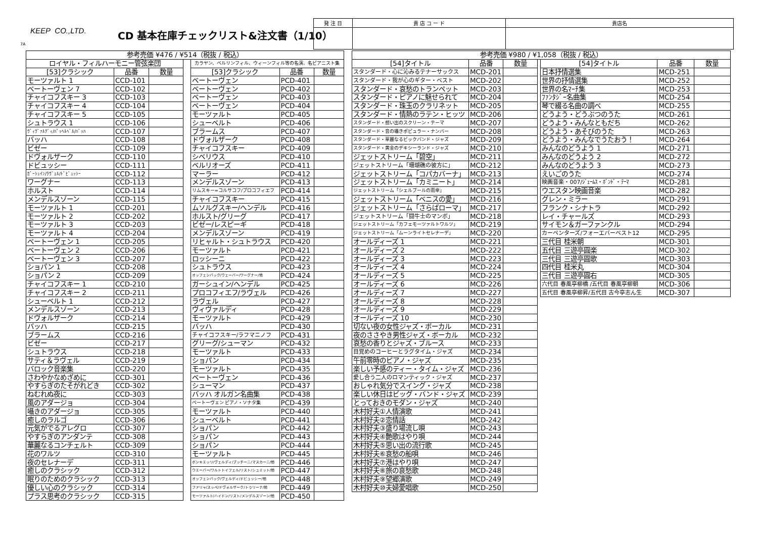KEEP CO.,LTD.
CD 基本在庫チェックリスト&注文書（1/10）
7A
| 発 注 日 | 貴 店 コ ー ド | 貴店名 |
| 参考売価 ¥476 / ¥514（税抜 / 税込） | | | | | | |
| --- | --- | --- | --- | --- | --- | --- |
| ロイヤル・フィルハーモニー管弦楽団 | | | | カラヤン、ベルリンフィル、ウィーンフィル等の名演、名ピアニスト集 | | |
| [53]クラシック | 品番 | 数量 | | [53]クラシック | 品番 | 数量 |
| モーツァルト 1 | CCD-101 | | | ベートーヴェン | PCD-401 | |
| ベートーヴェン 7 | CCD-102 | | | ベートーヴェン | PCD-402 | |
| チャイコフスキー 3 | CCD-103 | | | ベートーヴェン | PCD-403 | |
| チャイコフスキー 4 | CCD-104 | | | ベートーヴェン | PCD-404 | |
| チャイコフスキー 5 | CCD-105 | | | モーツァルト | PCD-405 | |
| シュトラウス 1 | CCD-106 | | | シューベルト | PCD-406 | |
| ｳﾞｨｳﾞｧﾙﾃﾞｨ/ﾊﾟｯﾍﾙﾍﾞﾙ/ﾊﾞｯﾊ | CCD-107 | | | ブラームス | PCD-407 | |
| バッハ | CCD-108 | | | ドヴォルザーク | PCD-408 | |
| ビゼー | CCD-109 | | | チャイコフスキー | PCD-409 | |
| ドヴォルザーク | CCD-110 | | | シベリウス | PCD-410 | |
| ドビュッシー | CCD-111 | | | ベルリオーズ | PCD-411 | |
| ｶﾞｰｼｭｲﾝ/ﾗｳﾞｪﾙ/ﾄﾞﾋﾞｭｯｼｰ | CCD-112 | | | マーラー | PCD-412 | |
| ワーグナー | CCD-113 | | | メンデルスゾーン | PCD-413 | |
| ホルスト | CCD-114 | | | リムスキー=コルサコフ/プロコフィエフ | PCD-414 | |
| メンデルスゾーン | CCD-115 | | | チャイコフスキー | PCD-415 | |
| モーツァルト 1 | CCD-201 | | | ムソルグスキー/ヘンデル | PCD-416 | |
| モーツァルト 2 | CCD-202 | | | ホルスト/グリーグ | PCD-417 | |
| モーツァルト 3 | CCD-203 | | | ビゼー/レスピーギ | PCD-418 | |
| モーツァルト 4 | CCD-204 | | | メンデルスゾーン | PCD-419 | |
| ベートーヴェン 1 | CCD-205 | | | リヒャルト・シュトラウス | PCD-420 | |
| ベートーヴェン 2 | CCD-206 | | | モーツァルト | PCD-421 | |
| ベートーヴェン 3 | CCD-207 | | | ロッシーニ | PCD-422 | |
| ショパン 1 | CCD-208 | | | シュトラウス | PCD-423 | |
| ショパン 2 | CCD-209 | | | オッフェンバック/ウェーバー/ワーグナー/他 | PCD-424 | |
| チャイコフスキー 1 | CCD-210 | | | ガーシュイン/ヘンデル | PCD-425 | |
| チャイコフスキー 2 | CCD-211 | | | プロコフィエフ/ラヴェル | PCD-426 | |
| シューベルト 1 | CCD-212 | | | ラヴェル | PCD-427 | |
| メンデルスゾーン | CCD-213 | | | ヴィヴァルディ | PCD-428 | |
| ドヴォルザーク | CCD-214 | | | モーツァルト | PCD-429 | |
| バッハ | CCD-215 | | | バッハ | PCD-430 | |
| ブラームス | CCD-216 | | | チャイコフスキー/ラフマニノフ | PCD-431 | |
| ビゼー | CCD-217 | | | グリーグ/シューマン | PCD-432 | |
| シュトラウス | CCD-218 | | | モーツァルト | PCD-433 | |
| サティ＆ラヴェル | CCD-219 | | | ショパン | PCD-434 | |
| バロック音楽集 | CCD-220 | | | モーツァルト | PCD-435 | |
| さわやかなめざめに | CCD-301 | | | ベートーヴェン | PCD-436 | |
| やすらぎのたそがれどき | CCD-302 | | | シューマン | PCD-437 | |
| ねむれぬ夜に | CCD-303 | | | バッハ オルガン名曲集 | PCD-438 | |
| 風のアダージョ | CCD-304 | | | ベートーヴェン ピアノ・ソナタ集 | PCD-439 | |
| 囁きのアダージョ | CCD-305 | | | モーツァルト | PCD-440 | |
| 癒しのラルゴ | CCD-306 | | | シューベルト | PCD-441 | |
| 元気がでるアレグロ | CCD-307 | | | ショパン | PCD-442 | |
| やすらぎのアンダンテ | CCD-308 | | | ショパン | PCD-443 | |
| 華麗なるコンチェルト | CCD-309 | | | ショパン | PCD-444 | |
| 花のワルツ | CCD-310 | | | モーツァルト | PCD-445 | |
| 夜のセレナーデ | CCD-311 | | | ポンキエッリ/ヴェルディ/プッチーニ/マスカーニ/他 | PCD-446 | |
| 癒しのクラシック | CCD-312 | | | ウエーバー/ワルトトイフェル/リスト/シュミット/他 | PCD-447 | |
| 眠りのためのクラシック | CCD-313 | | | オッフェンバック/ヴェルディ/ドビュッシー/他 | PCD-448 | |
| 優しい心のクラシック | CCD-314 | | | ファリャ/スッペ/ドヴォルザーク/トゥリーナ/他 | PCD-449 | |
| プラス思考のクラシック | CCD-315 | | | モーツァルト/ハイドン/リスト/メンデルスゾーン/他 | PCD-450 | |
| 参考売価 ¥980 / ¥1,058（税抜 / 税込） | | | | | | |
| --- | --- | --- | --- | --- | --- | --- |
| [54]タイトル | 品番 | 数量 | | [54]タイトル | 品番 | 数量 |
| スタンダード・心に沁みるテナーサックス | MCD-201 | | | 日本抒情選集 | MCD-251 | |
| スタンダード・我が心のギター・ベスト | MCD-202 | | | 世界の抒情選集 | MCD-252 | |
| スタンダード・哀愁のトランペット | MCD-203 | | | 世界の名ﾏｰﾁ集 | MCD-253 | |
| スタンダード・ピアノに魅せられて | MCD-204 | | | ﾌｧﾝﾀｼﾞｰ名曲集 | MCD-254 | |
| スタンダード・珠玉のクラリネット | MCD-205 | | | 琴で綴る名曲の調べ | MCD-255 | |
| スタンダード・情熱のラテン・ヒッツ | MCD-206 | | | どうよう・どうぶつのうた | MCD-261 | |
| スタンダード・想い出のスクリーン・テーマ | MCD-207 | | | どうよう・みんなともだち | MCD-262 | |
| スタンダード・音の囁きポピュラー・ナンバー | MCD-208 | | | どうよう・あそびのうた | MCD-263 | |
| スタンダード・華麗なるビックバンド・ジャズ | MCD-209 | | | どうよう・みんなでうたおう！ | MCD-264 | |
| スタンダード・黄金のデキシーランド・ジャズ | MCD-210 | | | みんなのどうよう 1 | MCD-271 | |
| ジェットストリーム「碧空」 | MCD-211 | | | みんなのどうよう 2 | MCD-272 | |
| ジェットストリーム「珊瑚礁の彼方に」 | MCD-212 | | | みんなのどうよう 3 | MCD-273 | |
| ジェットストリーム「コパカバーナ」 | MCD-213 | | | えいごのうた | MCD-274 | |
| ジェットストリーム「カミニート」 | MCD-214 | | | 映画音楽・007/ｼﾞｪｰﾑｽ・ﾎﾞﾝﾄﾞ・ﾃｰﾏ | MCD-281 | |
| ジェットストリーム「シェルブールの雨傘」 | MCD-215 | | | ウエスタン映画音楽 | MCD-282 | |
| ジェットストリーム「ベニスの愛」 | MCD-216 | | | グレン・ミラー | MCD-291 | |
| ジェットストリーム「さらばローマ」 | MCD-217 | | | フランク・シナトラ | MCD-292 | |
| ジェットストリーム「闘牛士のマンボ」 | MCD-218 | | | レイ・チャールズ | MCD-293 | |
| ジェットストリーム「カフェモーツァルトワルツ」 | MCD-219 | | | サイモン＆ガーファンクル | MCD-294 | |
| ジェットストリーム「ムーンライトセレナーデ」 | MCD-220 | | | カーペンターズ/フォーエバーベスト12 | MCD-295 | |
| オールディーズ 1 | MCD-221 | | | 三代目 桂米朝 | MCD-301 | |
| オールディーズ 2 | MCD-222 | | | 五代目 三遊亭圓楽 | MCD-302 | |
| オールディーズ 3 | MCD-223 | | | 三代目 三遊亭圓歌 | MCD-303 | |
| オールディーズ 4 | MCD-224 | | | 四代目 桂米丸 | MCD-304 | |
| オールディーズ 5 | MCD-225 | | | 三代目 三遊亭圓右 | MCD-305 | |
| オールディーズ 6 | MCD-226 | | | 六代目 春風亭柳橋 /五代目 春風亭柳朝 | MCD-306 | |
| オールディーズ 7 | MCD-227 | | | 五代目 春風亭柳昇/五代目 古今亭志ん生 | MCD-307 | |
| オールディーズ 8 | MCD-228 | | | | | |
| オールディーズ 9 | MCD-229 | | | | | |
| オールディーズ 10 | MCD-230 | | | | | |
| 切ない夜の女性ジャズ・ボーカル | MCD-231 | | | | | |
| 夜のささやき男性ジャズ・ボーカル | MCD-232 | | | | | |
| 哀愁の香りとジャズ・ブルース | MCD-233 | | | | | |
| 目覚めのコーヒーとラグタイム・ジャズ | MCD-234 | | | | | |
| 午前零時のピアノ・ジャズ | MCD-235 | | | | | |
| 楽しい予感のティー・タイム・ジャズ | MCD-236 | | | | | |
| 愛し合う二人のロマンティック・ジャズ | MCD-237 | | | | | |
| おしゃれ気分でスイング・ジャズ | MCD-238 | | | | | |
| 楽しい休日はビッグ・バンド・ジャズ | MCD-239 | | | | | |
| とっておきのモダン・ジャズ | MCD-240 | | | | | |
| 木村好夫①人情演歌 | MCD-241 | | | | | |
| 木村好夫②恋情話 | MCD-242 | | | | | |
| 木村好夫③盛り場流し唄 | MCD-243 | | | | | |
| 木村好夫④艶歌はやり唄 | MCD-244 | | | | | |
| 木村好夫⑤思い出の流行歌 | MCD-245 | | | | | |
| 木村好夫⑥哀愁の船唄 | MCD-246 | | | | | |
| 木村好夫⑦港はやり唄 | MCD-247 | | | | | |
| 木村好夫⑧旅の哀愁歌 | MCD-248 | | | | | |
| 木村好夫⑨望郷演歌 | MCD-249 | | | | | |
| 木村好夫⑩夫婦愛唱歌 | MCD-250 | | | | | |